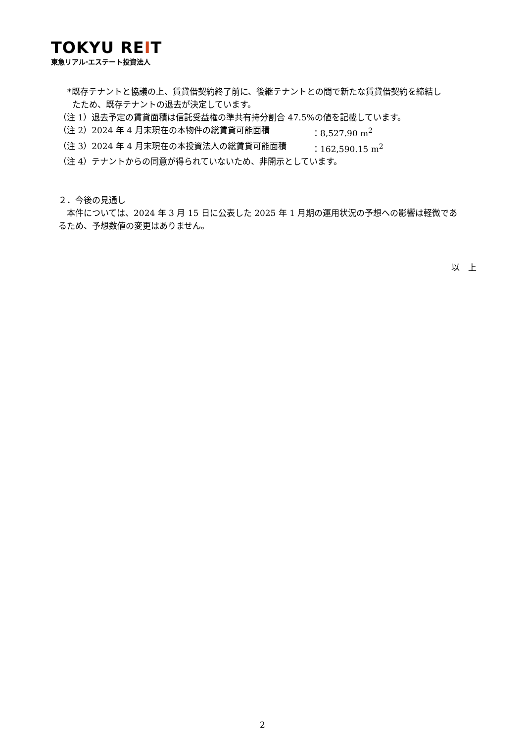TOKYU REIT
東急リアル·エステート投資法人
*既存テナントと協議の上、賃貸借契約終了前に、後継テナントとの間で新たな賃貸借契約を締結し
たため、既存テナントの退去が決定しています。
（注 1）退去予定の賃貸面積は信託受益権の準共有持分割合 47.5%の値を記載しています。
（注 2）2024 年 4 月末現在の本物件の総賃貸可能面積 ：8,527.90 m<sup>2</sup>
（注 3）2024 年 4 月末現在の本投資法人の総賃貸可能面積 ：162,590.15 m<sup>2</sup>
（注 4）テナントからの同意が得られていないため、非開示としています。
２．今後の見通し
　本件については、2024 年 3 月 15 日に公表した 2025 年 1 月期の運用状況の予想への影響は軽微であ
るため、予想数値の変更はありません。
以　上
2